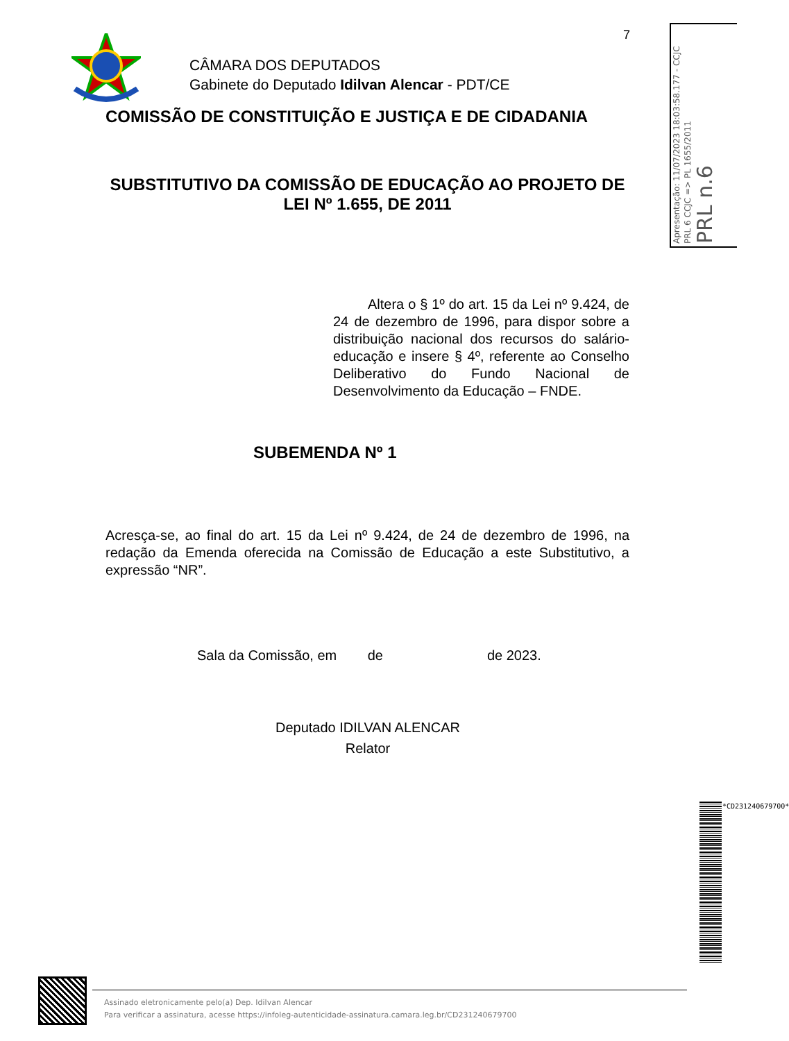7
CÂMARA DOS DEPUTADOS
Gabinete do Deputado Idilvan Alencar - PDT/CE
COMISSÃO DE CONSTITUIÇÃO E JUSTIÇA E DE CIDADANIA
SUBSTITUTIVO DA COMISSÃO DE EDUCAÇÃO AO PROJETO DE LEI Nº 1.655, DE 2011
Altera o § 1º do art. 15 da Lei nº 9.424, de 24 de dezembro de 1996, para dispor sobre a distribuição nacional dos recursos do salário-educação e insere § 4º, referente ao Conselho Deliberativo do Fundo Nacional de Desenvolvimento da Educação – FNDE.
SUBEMENDA Nº 1
Acresça-se, ao final do art. 15 da Lei nº 9.424, de 24 de dezembro de 1996, na redação da Emenda oferecida na Comissão de Educação a este Substitutivo, a expressão “NR”.
Sala da Comissão, em de de 2023.
Deputado IDILVAN ALENCAR
Relator
Apresentação: 11/07/2023 18:03:58.177 - CCJC
PRL 6 CCJC => PL 1655/2011
PRL n.6
*CD231240679700*
Assinado eletronicamente pelo(a) Dep. Idilvan Alencar
Para verificar a assinatura, acesse https://infoleg-autenticidade-assinatura.camara.leg.br/CD231240679700